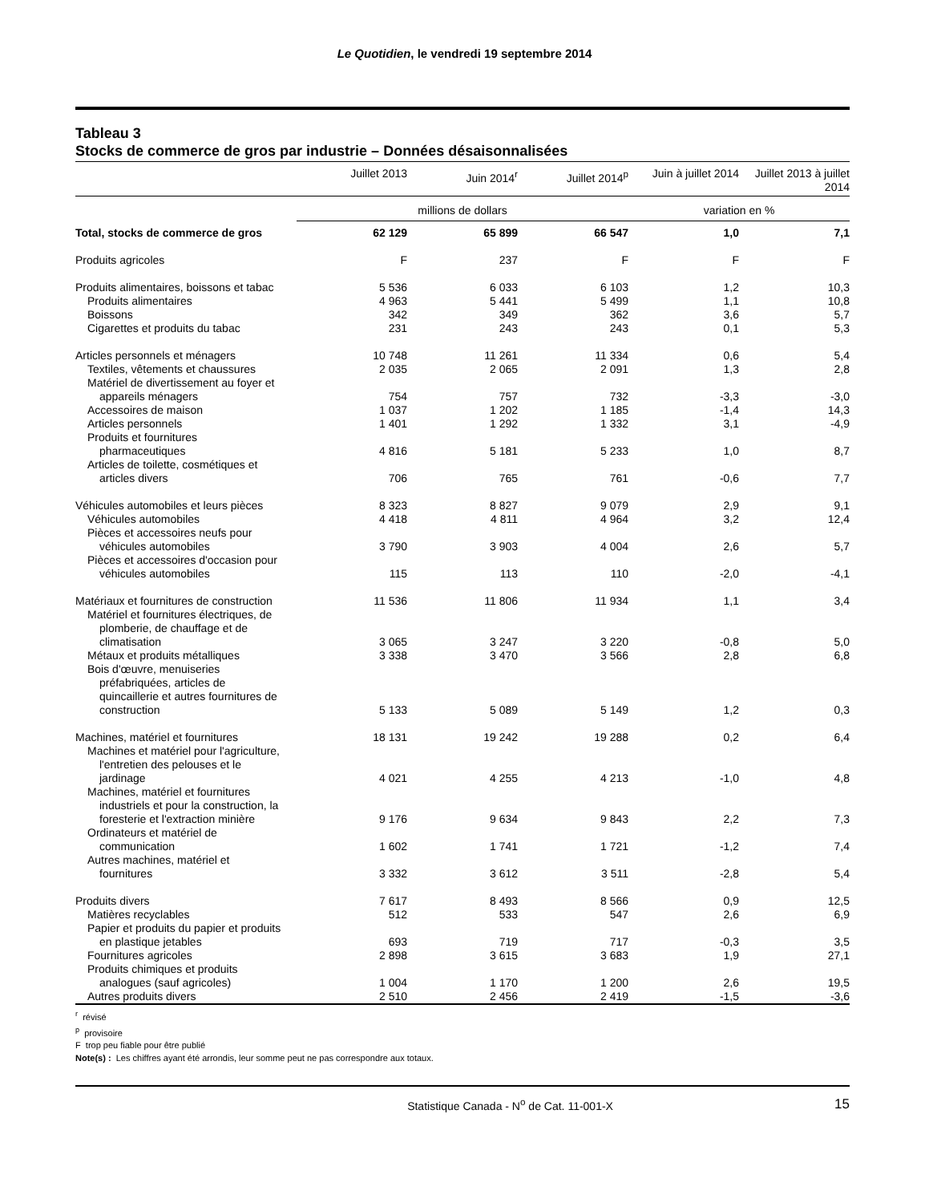Le Quotidien, le vendredi 19 septembre 2014
Tableau 3
Stocks de commerce de gros par industrie – Données désaisonnalisées
| | Juillet 2013 | Juin 2014<sup>r</sup> | Juillet 2014<sup>p</sup> | Juin à juillet 2014 | Juillet 2013 à juillet 2014 |
| --- | --- | --- | --- | --- | --- |
| | millions de dollars | | | variation en % | |
| Total, stocks de commerce de gros | 62 129 | 65 899 | 66 547 | 1,0 | 7,1 |
| Produits agricoles | F | 237 | F | F | F |
| Produits alimentaires, boissons et tabac | 5 536 | 6 033 | 6 103 | 1,2 | 10,3 |
| Produits alimentaires | 4 963 | 5 441 | 5 499 | 1,1 | 10,8 |
| Boissons | 342 | 349 | 362 | 3,6 | 5,7 |
| Cigarettes et produits du tabac | 231 | 243 | 243 | 0,1 | 5,3 |
| Articles personnels et ménagers | 10 748 | 11 261 | 11 334 | 0,6 | 5,4 |
| Textiles, vêtements et chaussures | 2 035 | 2 065 | 2 091 | 1,3 | 2,8 |
| Matériel de divertissement au foyer et appareils ménagers | 754 | 757 | 732 | -3,3 | -3,0 |
| Accessoires de maison | 1 037 | 1 202 | 1 185 | -1,4 | 14,3 |
| Articles personnels | 1 401 | 1 292 | 1 332 | 3,1 | -4,9 |
| Produits et fournitures pharmaceutiques | 4 816 | 5 181 | 5 233 | 1,0 | 8,7 |
| Articles de toilette, cosmétiques et articles divers | 706 | 765 | 761 | -0,6 | 7,7 |
| Véhicules automobiles et leurs pièces | 8 323 | 8 827 | 9 079 | 2,9 | 9,1 |
| Véhicules automobiles | 4 418 | 4 811 | 4 964 | 3,2 | 12,4 |
| Pièces et accessoires neufs pour véhicules automobiles | 3 790 | 3 903 | 4 004 | 2,6 | 5,7 |
| Pièces et accessoires d'occasion pour véhicules automobiles | 115 | 113 | 110 | -2,0 | -4,1 |
| Matériaux et fournitures de construction | 11 536 | 11 806 | 11 934 | 1,1 | 3,4 |
| Matériel et fournitures électriques, de plomberie, de chauffage et de climatisation | 3 065 | 3 247 | 3 220 | -0,8 | 5,0 |
| Métaux et produits métalliques | 3 338 | 3 470 | 3 566 | 2,8 | 6,8 |
| Bois d'œuvre, menuiseries préfabriquées, articles de quincaillerie et autres fournitures de construction | 5 133 | 5 089 | 5 149 | 1,2 | 0,3 |
| Machines, matériel et fournitures | 18 131 | 19 242 | 19 288 | 0,2 | 6,4 |
| Machines et matériel pour l'agriculture, l'entretien des pelouses et le jardinage | 4 021 | 4 255 | 4 213 | -1,0 | 4,8 |
| Machines, matériel et fournitures industriels et pour la construction, la foresterie et l'extraction minière | 9 176 | 9 634 | 9 843 | 2,2 | 7,3 |
| Ordinateurs et matériel de communication | 1 602 | 1 741 | 1 721 | -1,2 | 7,4 |
| Autres machines, matériel et fournitures | 3 332 | 3 612 | 3 511 | -2,8 | 5,4 |
| Produits divers | 7 617 | 8 493 | 8 566 | 0,9 | 12,5 |
| Matières recyclables | 512 | 533 | 547 | 2,6 | 6,9 |
| Papier et produits du papier et produits en plastique jetables | 693 | 719 | 717 | -0,3 | 3,5 |
| Fournitures agricoles | 2 898 | 3 615 | 3 683 | 1,9 | 27,1 |
| Produits chimiques et produits analogues (sauf agricoles) | 1 004 | 1 170 | 1 200 | 2,6 | 19,5 |
| Autres produits divers | 2 510 | 2 456 | 2 419 | -1,5 | -3,6 |
<sup>r</sup> révisé
<sup>p</sup> provisoire
F trop peu fiable pour être publié
Note(s) : Les chiffres ayant été arrondis, leur somme peut ne pas correspondre aux totaux.
Statistique Canada - N<sup>o</sup> de Cat. 11-001-X 15